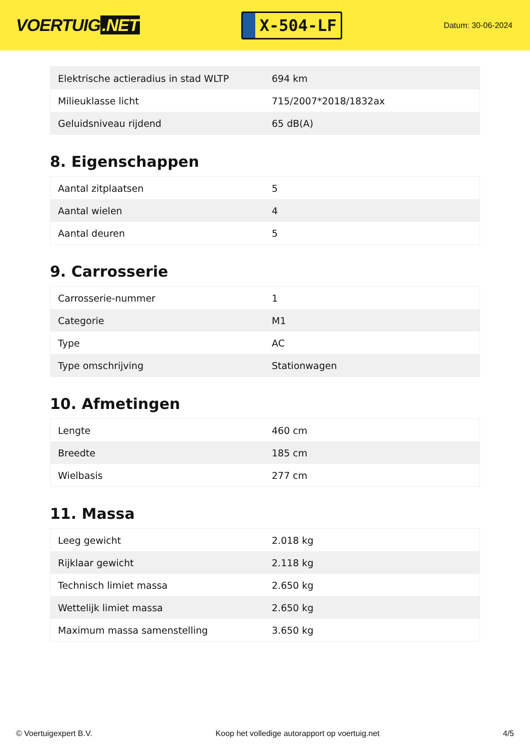VOERTUIG.NET
X-504-LF
Datum: 30-06-2024
| Elektrische actieradius in stad WLTP | 694 km |
| Milieuklasse licht | 715/2007*2018/1832ax |
| Geluidsniveau rijdend | 65 dB(A) |
8. Eigenschappen
| Aantal zitplaatsen | 5 |
| Aantal wielen | 4 |
| Aantal deuren | 5 |
9. Carrosserie
| Carrosserie-nummer | 1 |
| Categorie | M1 |
| Type | AC |
| Type omschrijving | Stationwagen |
10. Afmetingen
| Lengte | 460 cm |
| Breedte | 185 cm |
| Wielbasis | 277 cm |
11. Massa
| Leeg gewicht | 2.018 kg |
| Rijklaar gewicht | 2.118 kg |
| Technisch limiet massa | 2.650 kg |
| Wettelijk limiet massa | 2.650 kg |
| Maximum massa samenstelling | 3.650 kg |
© Voertuigexpert B.V. Koop het volledige autorapport op voertuig.net 4/5